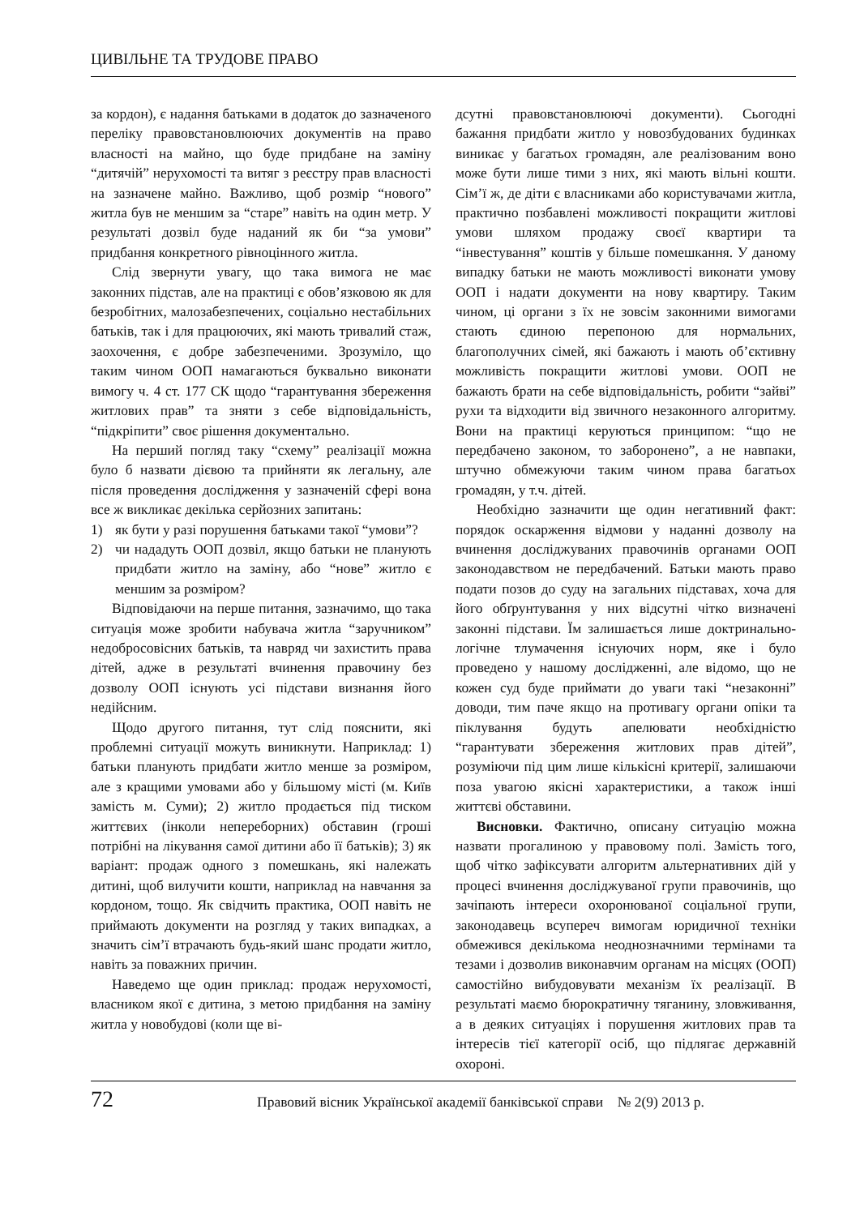ЦИВІЛЬНЕ ТА ТРУДОВЕ ПРАВО
за кордон), є надання батьками в додаток до зазначеного переліку правовстановлюючих документів на право власності на майно, що буде придбане на заміну “дитячій” нерухомості та витяг з реєстру прав власності на зазначене майно. Важливо, щоб розмір “нового” житла був не меншим за “старе” навіть на один метр. У результаті дозвіл буде наданий як би “за умови” придбання конкретного рівноцінного житла.
Слід звернути увагу, що така вимога не має законних підстав, але на практиці є обов’язковою як для безробітних, малозабезпечених, соціально нестабільних батьків, так і для працюючих, які мають тривалий стаж, заохочення, є добре забезпеченими. Зрозуміло, що таким чином ООП намагаються буквально виконати вимогу ч. 4 ст. 177 СК щодо “гарантування збереження житлових прав” та зняти з себе відповідальність, “підкріпити” своє рішення документально.
На перший погляд таку “схему” реалізації можна було б назвати дієвою та прийняти як легальну, але після проведення дослідження у зазначеній сфері вона все ж викликає декілька серйозних запитань:
1) як бути у разі порушення батьками такої “умови”?
2) чи нададуть ООП дозвіл, якщо батьки не планують придбати житло на заміну, або “нове” житло є меншим за розміром?
Відповідаючи на перше питання, зазначимо, що така ситуація може зробити набувача житла “заручником” недобросовісних батьків, та навряд чи захистить права дітей, адже в результаті вчинення правочину без дозволу ООП існують усі підстави визнання його недійсним.
Щодо другого питання, тут слід пояснити, які проблемні ситуації можуть виникнути. Наприклад: 1) батьки планують придбати житло менше за розміром, але з кращими умовами або у більшому місті (м. Київ замість м. Суми); 2) житло продається під тиском життєвих (інколи непереборних) обставин (гроші потрібні на лікування самої дитини або її батьків); 3) як варіант: продаж одного з помешкань, які належать дитині, щоб вилучити кошти, наприклад на навчання за кордоном, тощо. Як свідчить практика, ООП навіть не приймають документи на розгляд у таких випадках, а значить сім’ї втрачають будь-який шанс продати житло, навіть за поважних причин.
Наведемо ще один приклад: продаж нерухомості, власником якої є дитина, з метою придбання на заміну житла у новобудові (коли ще ві-
дсутні правовстановлюючі документи). Сьогодні бажання придбати житло у новозбудованих будинках виникає у багатьох громадян, але реалізованим воно може бути лише тими з них, які мають вільні кошти. Сім’ї ж, де діти є власниками або користувачами житла, практично позбавлені можливості покращити житлові умови шляхом продажу своєї квартири та “інвестування” коштів у більше помешкання. У даному випадку батьки не мають можливості виконати умову ООП і надати документи на нову квартиру. Таким чином, ці органи з їх не зовсім законними вимогами стають єдиною перепоною для нормальних, благополучних сімей, які бажають і мають об’єктивну можливість покращити житлові умови. ООП не бажають брати на себе відповідальність, робити “зайві” рухи та відходити від звичного незаконного алгоритму. Вони на практиці керуються принципом: “що не передбачено законом, то заборонено”, а не навпаки, штучно обмежуючи таким чином права багатьох громадян, у т.ч. дітей.
Необхідно зазначити ще один негативний факт: порядок оскарження відмови у наданні дозволу на вчинення досліджуваних правочинів органами ООП законодавством не передбачений. Батьки мають право подати позов до суду на загальних підставах, хоча для його обґрунтування у них відсутні чітко визначені законні підстави. Їм залишається лише доктринально-логічне тлумачення існуючих норм, яке і було проведено у нашому дослідженні, але відомо, що не кожен суд буде приймати до уваги такі “незаконні” доводи, тим паче якщо на противагу органи опіки та піклування будуть апелювати необхідністю “гарантувати збереження житлових прав дітей”, розуміючи під цим лише кількісні критерії, залишаючи поза увагою якісні характеристики, а також інші життєві обставини.
Висновки. Фактично, описану ситуацію можна назвати прогалиною у правовому полі. Замість того, щоб чітко зафіксувати алгоритм альтернативних дій у процесі вчинення досліджуваної групи правочинів, що зачіпають інтереси охоронюваної соціальної групи, законодавець всупереч вимогам юридичної техніки обмежився декількома неоднозначними термінами та тезами і дозволив виконавчим органам на місцях (ООП) самостійно вибудовувати механізм їх реалізації. В результаті маємо бюрократичну тяганину, зловживання, а в деяких ситуаціях і порушення житлових прав та інтересів тієї категорії осіб, що підлягає державній охороні.
72
Правовий вісник Української академії банківської справи № 2(9) 2013 р.